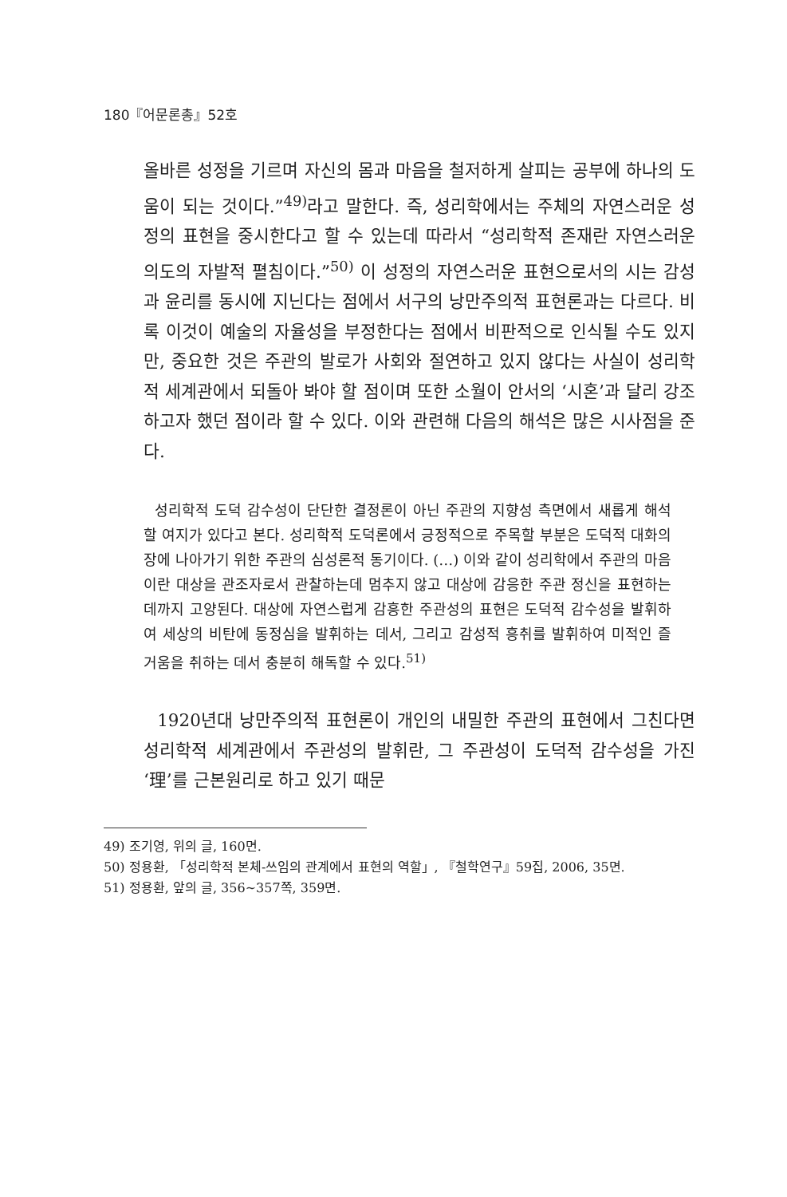180『어문론총』52호
올바른 성정을 기르며 자신의 몸과 마음을 철저하게 살피는 공부에 하나의 도움이 되는 것이다.”<sup>49)</sup>라고 말한다. 즉, 성리학에서는 주체의 자연스러운 성정의 표현을 중시한다고 할 수 있는데 따라서 “성리학적 존재란 자연스러운 의도의 자발적 펼침이다.”<sup>50)</sup> 이 성정의 자연스러운 표현으로서의 시는 감성과 윤리를 동시에 지닌다는 점에서 서구의 낭만주의적 표현론과는 다르다. 비록 이것이 예술의 자율성을 부정한다는 점에서 비판적으로 인식될 수도 있지만, 중요한 것은 주관의 발로가 사회와 절연하고 있지 않다는 사실이 성리학적 세계관에서 되돌아 봐야 할 점이며 또한 소월이 안서의 ‘시혼’과 달리 강조하고자 했던 점이라 할 수 있다. 이와 관련해 다음의 해석은 많은 시사점을 준다.
성리학적 도덕 감수성이 단단한 결정론이 아닌 주관의 지향성 측면에서 새롭게 해석할 여지가 있다고 본다. 성리학적 도덕론에서 긍정적으로 주목할 부분은 도덕적 대화의 장에 나아가기 위한 주관의 심성론적 동기이다. (…) 이와 같이 성리학에서 주관의 마음이란 대상을 관조자로서 관찰하는데 멈추지 않고 대상에 감응한 주관 정신을 표현하는 데까지 고양된다. 대상에 자연스럽게 감흥한 주관성의 표현은 도덕적 감수성을 발휘하여 세상의 비탄에 동정심을 발휘하는 데서, 그리고 감성적 흥취를 발휘하여 미적인 즐거움을 취하는 데서 충분히 해독할 수 있다.<sup>51)</sup>
1920년대 낭만주의적 표현론이 개인의 내밀한 주관의 표현에서 그친다면 성리학적 세계관에서 주관성의 발휘란, 그 주관성이 도덕적 감수성을 가진 ‘理’를 근본원리로 하고 있기 때문
49) 조기영, 위의 글, 160면.
50) 정용환, 「성리학적 본체-쓰임의 관계에서 표현의 역할」, 『철학연구』59집, 2006, 35면.
51) 정용환, 앞의 글, 356~357쪽, 359면.